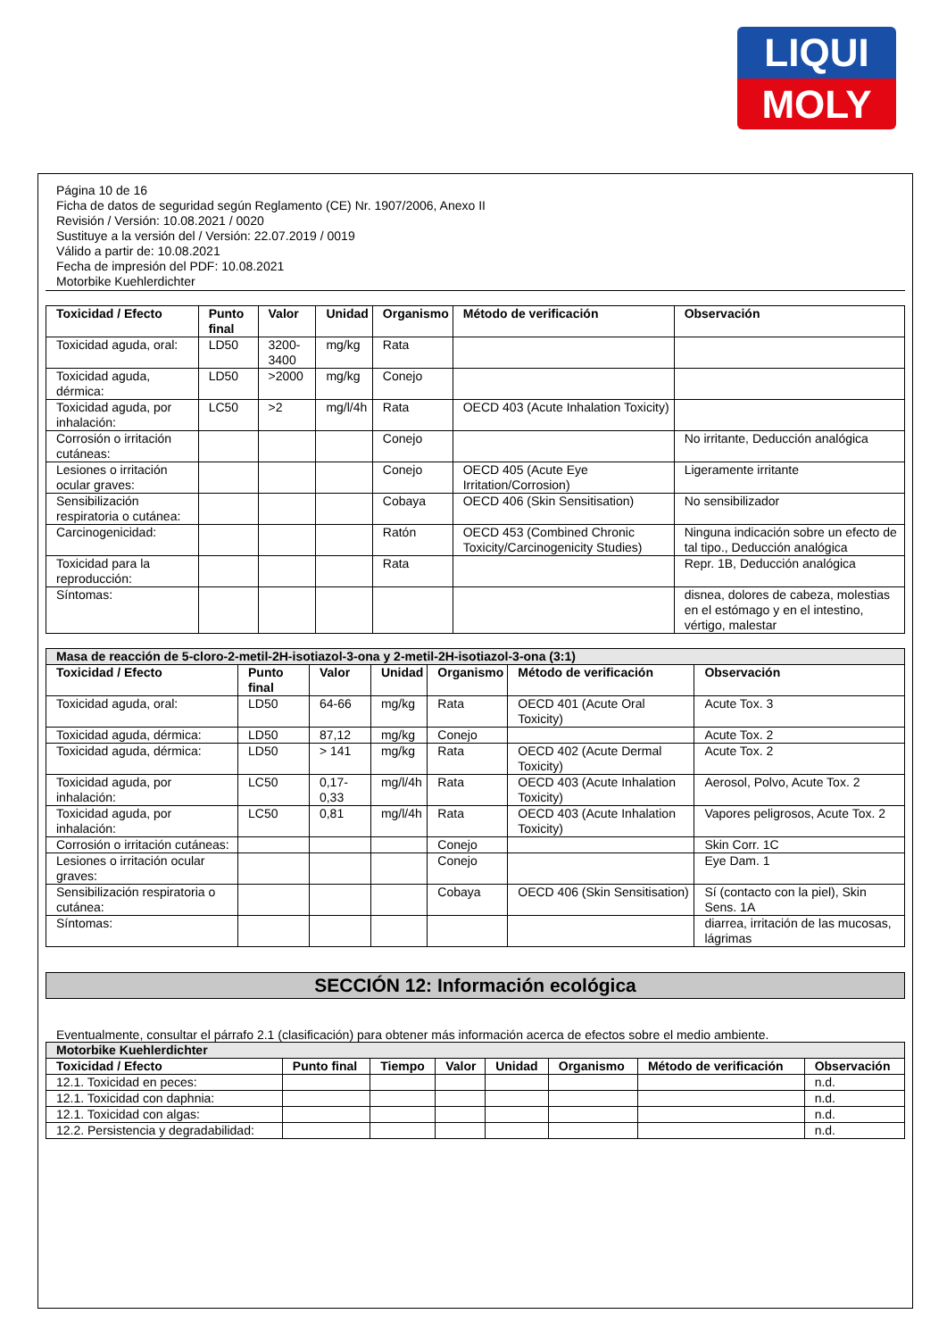LIQUI
MOLY
Página 10 de 16
Ficha de datos de seguridad según Reglamento (CE) Nr. 1907/2006, Anexo II
Revisión / Versión: 10.08.2021 / 0020
Sustituye a la versión del / Versión: 22.07.2019 / 0019
Válido a partir de: 10.08.2021
Fecha de impresión del PDF: 10.08.2021
Motorbike Kuehlerdichter
| Toxicidad / Efecto | Punto final | Valor | Unidad | Organismo | Método de verificación | Observación |
| --- | --- | --- | --- | --- | --- | --- |
| Toxicidad aguda, oral: | LD50 | 3200-3400 | mg/kg | Rata | | |
| Toxicidad aguda, dérmica: | LD50 | >2000 | mg/kg | Conejo | | |
| Toxicidad aguda, por inhalación: | LC50 | >2 | mg/l/4h | Rata | OECD 403 (Acute Inhalation Toxicity) | |
| Corrosión o irritación cutáneas: | | | | Conejo | | No irritante, Deducción analógica |
| Lesiones o irritación ocular graves: | | | | Conejo | OECD 405 (Acute Eye Irritation/Corrosion) | Ligeramente irritante |
| Sensibilización respiratoria o cutánea: | | | | Cobaya | OECD 406 (Skin Sensitisation) | No sensibilizador |
| Carcinogenicidad: | | | | Ratón | OECD 453 (Combined Chronic Toxicity/Carcinogenicity Studies) | Ninguna indicación sobre un efecto de tal tipo., Deducción analógica |
| Toxicidad para la reproducción: | | | | Rata | | Repr. 1B, Deducción analógica |
| Síntomas: | | | | | | disnea, dolores de cabeza, molestias en el estómago y en el intestino, vértigo, malestar |
| Masa de reacción de 5-cloro-2-metil-2H-isotiazol-3-ona y 2-metil-2H-isotiazol-3-ona (3:1) | | | | | | |
| Toxicidad / Efecto | Punto final | Valor | Unidad | Organismo | Método de verificación | Observación |
| Toxicidad aguda, oral: | LD50 | 64-66 | mg/kg | Rata | OECD 401 (Acute Oral Toxicity) | Acute Tox. 3 |
| Toxicidad aguda, dérmica: | LD50 | 87,12 | mg/kg | Conejo | | Acute Tox. 2 |
| Toxicidad aguda, dérmica: | LD50 | > 141 | mg/kg | Rata | OECD 402 (Acute Dermal Toxicity) | Acute Tox. 2 |
| Toxicidad aguda, por inhalación: | LC50 | 0,17-0,33 | mg/l/4h | Rata | OECD 403 (Acute Inhalation Toxicity) | Aerosol, Polvo, Acute Tox. 2 |
| Toxicidad aguda, por inhalación: | LC50 | 0,81 | mg/l/4h | Rata | OECD 403 (Acute Inhalation Toxicity) | Vapores peligrosos, Acute Tox. 2 |
| Corrosión o irritación cutáneas: | | | | Conejo | | Skin Corr. 1C |
| Lesiones o irritación ocular graves: | | | | Conejo | | Eye Dam. 1 |
| Sensibilización respiratoria o cutánea: | | | | Cobaya | OECD 406 (Skin Sensitisation) | Sí (contacto con la piel), Skin Sens. 1A |
| Síntomas: | | | | | | diarrea, irritación de las mucosas, lágrimas |
SECCIÓN 12: Información ecológica
Eventualmente, consultar el párrafo 2.1 (clasificación) para obtener más información acerca de efectos sobre el medio ambiente.
| Motorbike Kuehlerdichter | | | | | | | |
| Toxicidad / Efecto | Punto final | Tiempo | Valor | Unidad | Organismo | Método de verificación | Observación |
| 12.1. Toxicidad en peces: | | | | | | | n.d. |
| 12.1. Toxicidad con daphnia: | | | | | | | n.d. |
| 12.1. Toxicidad con algas: | | | | | | | n.d. |
| 12.2. Persistencia y degradabilidad: | | | | | | | n.d. |